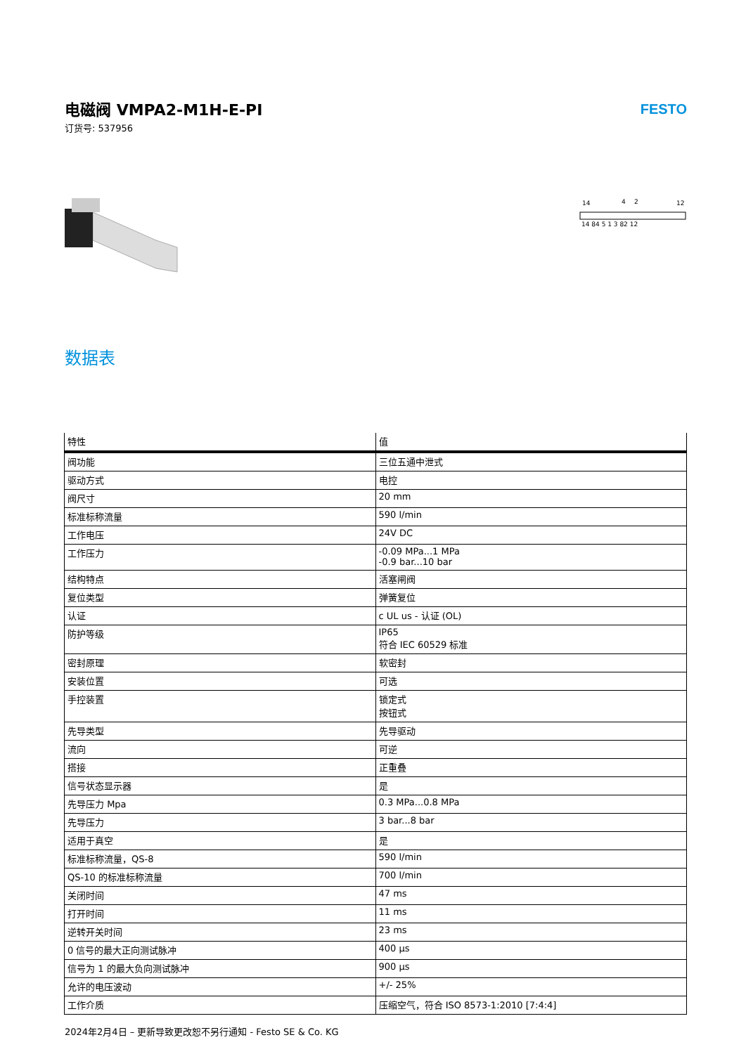电磁阀 VMPA2-M1H-E-PI
订货号: 537956
FESTO
14
4
2
12
14 84 5 1 3 82 12
数据表
| 特性 | 值 |
| --- | --- |
| 阀功能 | 三位五通中泄式 |
| 驱动方式 | 电控 |
| 阀尺寸 | 20 mm |
| 标准标称流量 | 590 l/min |
| 工作电压 | 24V DC |
| 工作压力 | -0.09 MPa...1 MPa -0.9 bar...10 bar |
| 结构特点 | 活塞闸阀 |
| 复位类型 | 弹簧复位 |
| 认证 | c UL us - 认证 (OL) |
| 防护等级 | IP65 符合 IEC 60529 标准 |
| 密封原理 | 软密封 |
| 安装位置 | 可选 |
| 手控装置 | 锁定式 按钮式 |
| 先导类型 | 先导驱动 |
| 流向 | 可逆 |
| 搭接 | 正重叠 |
| 信号状态显示器 | 是 |
| 先导压力 Mpa | 0.3 MPa...0.8 MPa |
| 先导压力 | 3 bar...8 bar |
| 适用于真空 | 是 |
| 标准标称流量，QS-8 | 590 l/min |
| QS-10 的标准标称流量 | 700 l/min |
| 关闭时间 | 47 ms |
| 打开时间 | 11 ms |
| 逆转开关时间 | 23 ms |
| 0 信号的最大正向测试脉冲 | 400 µs |
| 信号为 1 的最大负向测试脉冲 | 900 µs |
| 允许的电压波动 | +/- 25% |
| 工作介质 | 压缩空气，符合 ISO 8573-1:2010 [7:4:4] |
2024年2月4日 – 更新导致更改恕不另行通知 - Festo SE & Co. KG